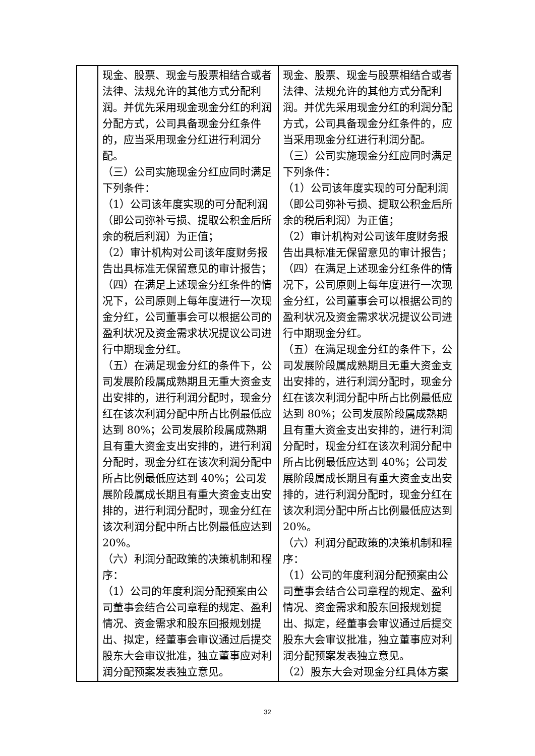| | 现金、股票、现金与股票相结合或者法律、法规允许的其他方式分配利润。并优先采用现金现金分红的利润分配方式，公司具备现金分红条件的，应当采用现金分红进行利润分配。 （三）公司实施现金分红应同时满足下列条件： （1）公司该年度实现的可分配利润（即公司弥补亏损、提取公积金后所余的税后利润）为正值； （2）审计机构对公司该年度财务报告出具标准无保留意见的审计报告； （四）在满足上述现金分红条件的情况下，公司原则上每年度进行一次现金分红，公司董事会可以根据公司的盈利状况及资金需求状况提议公司进行中期现金分红。 （五）在满足现金分红的条件下，公司发展阶段属成熟期且无重大资金支出安排的，进行利润分配时，现金分红在该次利润分配中所占比例最低应达到 80%；公司发展阶段属成熟期且有重大资金支出安排的，进行利润分配时，现金分红在该次利润分配中所占比例最低应达到 40%；公司发展阶段属成长期且有重大资金支出安排的，进行利润分配时，现金分红在该次利润分配中所占比例最低应达到 20%。 （六）利润分配政策的决策机制和程序： （1）公司的年度利润分配预案由公司董事会结合公司章程的规定、盈利情况、资金需求和股东回报规划提出、拟定，经董事会审议通过后提交股东大会审议批准，独立董事应对利润分配预案发表独立意见。 | 现金、股票、现金与股票相结合或者法律、法规允许的其他方式分配利润。并优先采用现金分红的利润分配方式，公司具备现金分红条件的，应当采用现金分红进行利润分配。 （三）公司实施现金分红应同时满足下列条件： （1）公司该年度实现的可分配利润（即公司弥补亏损、提取公积金后所余的税后利润）为正值； （2）审计机构对公司该年度财务报告出具标准无保留意见的审计报告； （四）在满足上述现金分红条件的情况下，公司原则上每年度进行一次现金分红，公司董事会可以根据公司的盈利状况及资金需求状况提议公司进行中期现金分红。 （五）在满足现金分红的条件下，公司发展阶段属成熟期且无重大资金支出安排的，进行利润分配时，现金分红在该次利润分配中所占比例最低应达到 80%；公司发展阶段属成熟期且有重大资金支出安排的，进行利润分配时，现金分红在该次利润分配中所占比例最低应达到 40%；公司发展阶段属成长期且有重大资金支出安排的，进行利润分配时，现金分红在该次利润分配中所占比例最低应达到 20%。 （六）利润分配政策的决策机制和程序： （1）公司的年度利润分配预案由公司董事会结合公司章程的规定、盈利情况、资金需求和股东回报规划提出、拟定，经董事会审议通过后提交股东大会审议批准，独立董事应对利润分配预案发表独立意见。 （2）股东大会对现金分红具体方案 |
32